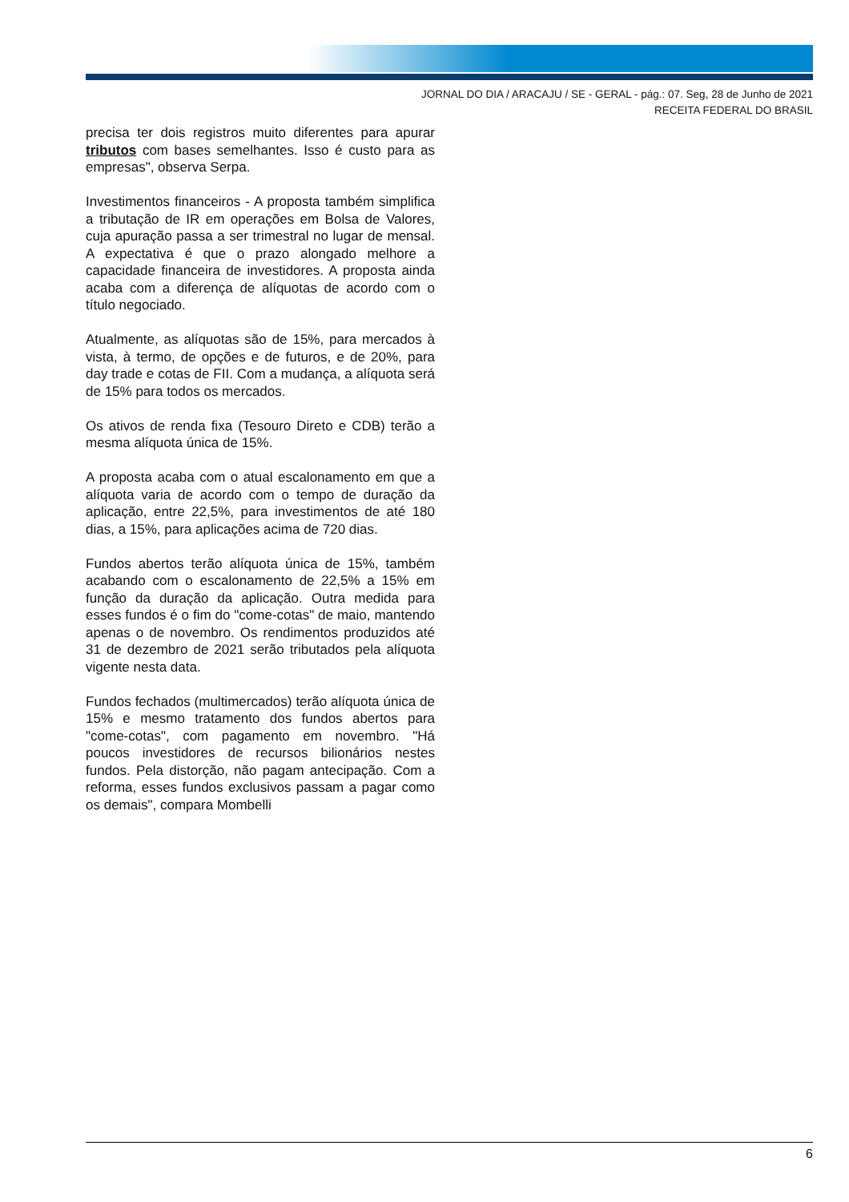JORNAL DO DIA / ARACAJU / SE - GERAL - pág.: 07. Seg, 28 de Junho de 2021
RECEITA FEDERAL DO BRASIL
precisa ter dois registros muito diferentes para apurar tributos com bases semelhantes. Isso é custo para as empresas", observa Serpa.
Investimentos financeiros - A proposta também simplifica a tributação de IR em operações em Bolsa de Valores, cuja apuração passa a ser trimestral no lugar de mensal. A expectativa é que o prazo alongado melhore a capacidade financeira de investidores. A proposta ainda acaba com a diferença de alíquotas de acordo com o título negociado.
Atualmente, as alíquotas são de 15%, para mercados à vista, à termo, de opções e de futuros, e de 20%, para day trade e cotas de FII. Com a mudança, a alíquota será de 15% para todos os mercados.
Os ativos de renda fixa (Tesouro Direto e CDB) terão a mesma alíquota única de 15%.
A proposta acaba com o atual escalonamento em que a alíquota varia de acordo com o tempo de duração da aplicação, entre 22,5%, para investimentos de até 180 dias, a 15%, para aplicações acima de 720 dias.
Fundos abertos terão alíquota única de 15%, também acabando com o escalonamento de 22,5% a 15% em função da duração da aplicação. Outra medida para esses fundos é o fim do "come-cotas" de maio, mantendo apenas o de novembro. Os rendimentos produzidos até 31 de dezembro de 2021 serão tributados pela alíquota vigente nesta data.
Fundos fechados (multimercados) terão alíquota única de 15% e mesmo tratamento dos fundos abertos para "come-cotas", com pagamento em novembro. "Há poucos investidores de recursos bilionários nestes fundos. Pela distorção, não pagam antecipação. Com a reforma, esses fundos exclusivos passam a pagar como os demais", compara Mombelli
6